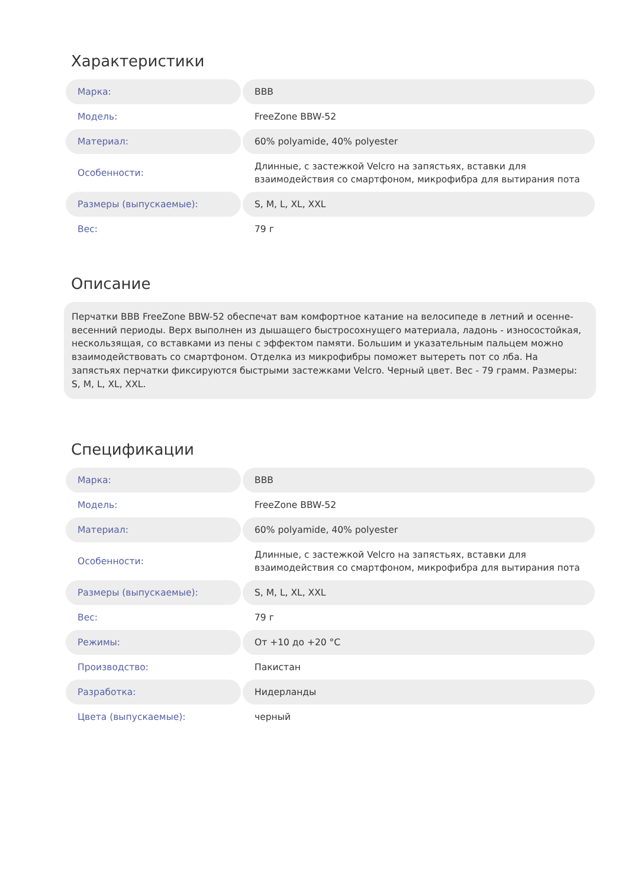Характеристики
| Марка: | BBB |
| Модель: | FreeZone BBW-52 |
| Материал: | 60% polyamide, 40% polyester |
| Особенности: | Длинные, с застежкой Velcro на запястьях, вставки для взаимодействия со смартфоном, микрофибра для вытирания пота |
| Размеры (выпускаемые): | S, M, L, XL, XXL |
| Вес: | 79 г |
Описание
Перчатки BBB FreeZone BBW-52 обеспечат вам комфортное катание на велосипеде в летний и осенне-весенний периоды. Верх выполнен из дышащего быстросохнущего материала, ладонь - износостойкая, нескользящая, со вставками из пены с эффектом памяти. Большим и указательным пальцем можно взаимодействовать со смартфоном. Отделка из микрофибры поможет вытереть пот со лба. На запястьях перчатки фиксируются быстрыми застежками Velcro. Черный цвет. Вес - 79 грамм. Размеры: S, M, L, XL, XXL.
Спецификации
| Марка: | BBB |
| Модель: | FreeZone BBW-52 |
| Материал: | 60% polyamide, 40% polyester |
| Особенности: | Длинные, с застежкой Velcro на запястьях, вставки для взаимодействия со смартфоном, микрофибра для вытирания пота |
| Размеры (выпускаемые): | S, M, L, XL, XXL |
| Вес: | 79 г |
| Режимы: | От +10 до +20 °C |
| Производство: | Пакистан |
| Разработка: | Нидерланды |
| Цвета (выпускаемые): | черный |